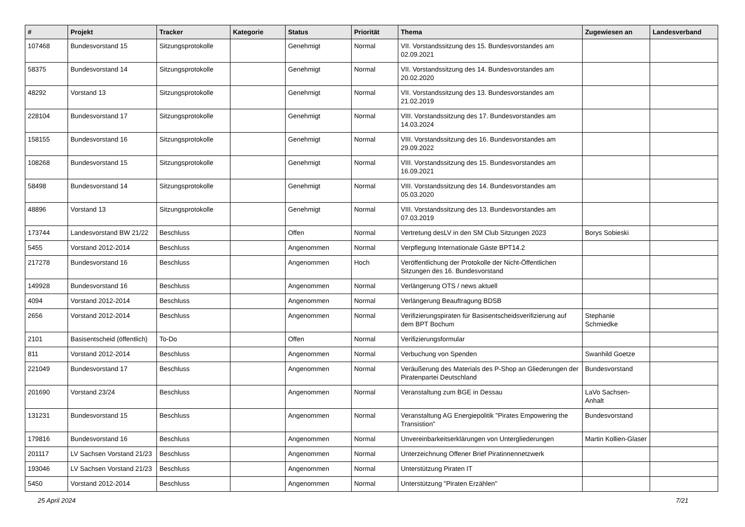| # | Projekt | Tracker | Kategorie | Status | Priorität | Thema | Zugewiesen an | Landesverband |
| --- | --- | --- | --- | --- | --- | --- | --- | --- |
| 107468 | Bundesvorstand 15 | Sitzungsprotokolle | | Genehmigt | Normal | VII. Vorstandssitzung des 15. Bundesvorstandes am 02.09.2021 | | |
| 58375 | Bundesvorstand 14 | Sitzungsprotokolle | | Genehmigt | Normal | VII. Vorstandssitzung des 14. Bundesvorstandes am 20.02.2020 | | |
| 48292 | Vorstand 13 | Sitzungsprotokolle | | Genehmigt | Normal | VII. Vorstandssitzung des 13. Bundesvorstandes am 21.02.2019 | | |
| 228104 | Bundesvorstand 17 | Sitzungsprotokolle | | Genehmigt | Normal | VIII. Vorstandssitzung des 17. Bundesvorstandes am 14.03.2024 | | |
| 158155 | Bundesvorstand 16 | Sitzungsprotokolle | | Genehmigt | Normal | VIII. Vorstandssitzung des 16. Bundesvorstandes am 29.09.2022 | | |
| 108268 | Bundesvorstand 15 | Sitzungsprotokolle | | Genehmigt | Normal | VIII. Vorstandssitzung des 15. Bundesvorstandes am 16.09.2021 | | |
| 58498 | Bundesvorstand 14 | Sitzungsprotokolle | | Genehmigt | Normal | VIII. Vorstandssitzung des 14. Bundesvorstandes am 05.03.2020 | | |
| 48896 | Vorstand 13 | Sitzungsprotokolle | | Genehmigt | Normal | VIII. Vorstandssitzung des 13. Bundesvorstandes am 07.03.2019 | | |
| 173744 | Landesvorstand BW 21/22 | Beschluss | | Offen | Normal | Vertretung desLV in den SM Club Sitzungen 2023 | Borys Sobieski | |
| 5455 | Vorstand 2012-2014 | Beschluss | | Angenommen | Normal | Verpflegung Internationale Gäste BPT14.2 | | |
| 217278 | Bundesvorstand 16 | Beschluss | | Angenommen | Hoch | Veröffentlichung der Protokolle der Nicht-Öffentlichen Sitzungen des 16. Bundesvorstand | | |
| 149928 | Bundesvorstand 16 | Beschluss | | Angenommen | Normal | Verlängerung OTS / news aktuell | | |
| 4094 | Vorstand 2012-2014 | Beschluss | | Angenommen | Normal | Verlängerung Beauftragung BDSB | | |
| 2656 | Vorstand 2012-2014 | Beschluss | | Angenommen | Normal | Verifizierungspiraten für Basisentscheidsverifizierung auf dem BPT Bochum | Stephanie Schmiedke | |
| 2101 | Basisentscheid (öffentlich) | To-Do | | Offen | Normal | Verifizierungsformular | | |
| 811 | Vorstand 2012-2014 | Beschluss | | Angenommen | Normal | Verbuchung von Spenden | Swanhild Goetze | |
| 221049 | Bundesvorstand 17 | Beschluss | | Angenommen | Normal | Veräußerung des Materials des P-Shop an Gliederungen der Piratenpartei Deutschland | Bundesvorstand | |
| 201690 | Vorstand 23/24 | Beschluss | | Angenommen | Normal | Veranstaltung zum BGE in Dessau | LaVo Sachsen-Anhalt | |
| 131231 | Bundesvorstand 15 | Beschluss | | Angenommen | Normal | Veranstaltung AG Energiepolitik "Pirates Empowering the Transistion" | Bundesvorstand | |
| 179816 | Bundesvorstand 16 | Beschluss | | Angenommen | Normal | Unvereinbarkeitserklärungen von Untergliederungen | Martin Kollien-Glaser | |
| 201117 | LV Sachsen Vorstand 21/23 | Beschluss | | Angenommen | Normal | Unterzeichnung Offener Brief Piratinnennetzwerk | | |
| 193046 | LV Sachsen Vorstand 21/23 | Beschluss | | Angenommen | Normal | Unterstützung Piraten IT | | |
| 5450 | Vorstand 2012-2014 | Beschluss | | Angenommen | Normal | Unterstützung "Piraten Erzählen" | | |
25 April 2024 7/21